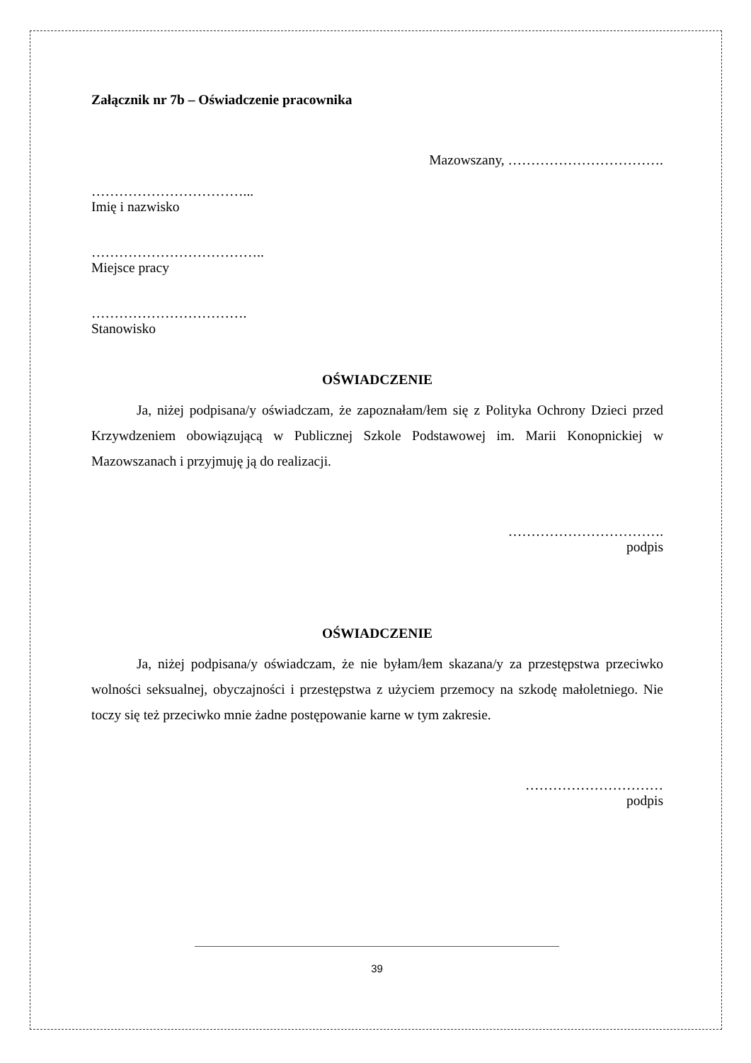Załącznik nr 7b – Oświadczenie pracownika
Mazowszany, …………………………….
……………………………...
Imię i nazwisko
………………………………..
Miejsce pracy
…………………………….
Stanowisko
OŚWIADCZENIE
Ja, niżej podpisana/y oświadczam, że zapoznałam/łem się z Polityka Ochrony Dzieci przed Krzywdzeniem obowiązującą w Publicznej Szkole Podstawowej im. Marii Konopnickiej w Mazowszanach i przyjmuję ją do realizacji.
…………………………….
podpis
OŚWIADCZENIE
Ja, niżej podpisana/y oświadczam, że nie byłam/łem skazana/y za przestępstwa przeciwko wolności seksualnej, obyczajności i przestępstwa z użyciem przemocy na szkodę małoletniego. Nie toczy się też przeciwko mnie żadne postępowanie karne w tym zakresie.
…………………………
podpis
39